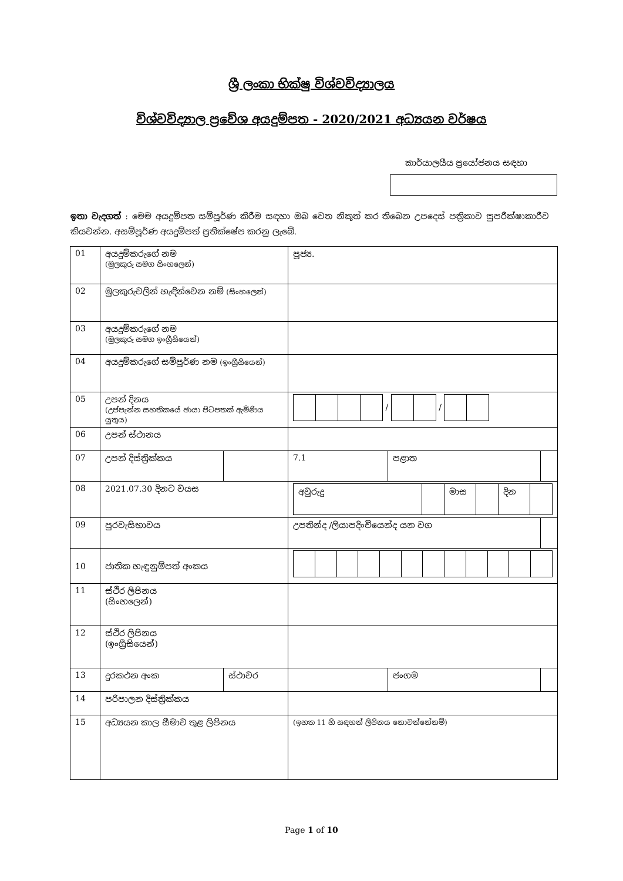ශ්‍රී ලංකා භික්ෂු විශ්වවිද්‍යාලය
විශ්වවිද්‍යාල ප්‍රවේශ අයදුම්පත - 2020/2021 අධ්‍යයන වර්ෂය
කාර්යාලයීය ප්‍රයෝජනය සඳහා
ඉතා වැදගත් : මෙම අයදුම්පත සම්පූර්ණ කිරීම සඳහා ඔබ වෙත නිකුත් කර තිබෙන උපදෙස් පත්‍රිකාව සුපරීක්ෂාකාරීව කියවන්න. අසම්පූර්ණ අයදුම්පත් ප්‍රතික්ෂේප කරනු ලැබේ.
| 01 | අයදුම්කරුගේ නම (මුලකුරු සමග සිංහලෙන්) | | පූජ්‍ය. | | | |
| 02 | මුලකුරුවලින් හැඳින්වෙන නම් (සිංහලෙන්) | | | | | |
| 03 | අයදුම්කරුගේ නම (මුලකුරු සමග ඉංග්‍රීසියෙන්) | | | | | |
| 04 | අයදුම්කරුගේ සම්පූර්ණ නම (ඉංග්‍රීසියෙන්) | | | | | |
| 05 | උපන් දිනය (උප්පැන්න සහතිකයේ ඡායා පිටපතක් ඇමිණිය යුතුය) | | / / | | | |
| 06 | උපන් ස්ථානය | | | | | |
| 07 | උපන් දිස්ත්‍රික්කය | | | 7.1 | පළාත | |
| 08 | 2021.07.30 දිනට වයස | | / අවුරුදු / / මාස / / දින / / | | | |
| 09 | පුරවැසිභාවය | | උපතින්ද /ලියාපදිංචියෙන්ද යන වග | | | |
| 10 | ජාතික හැඳුනුම්පත් අංකය | | | | | |
| 11 | ස්ථිර ලිපිනය (සිංහලෙන්) | | | | | |
| 12 | ස්ථිර ලිපිනය (ඉංග්‍රීසියෙන්) | | | | | |
| 13 | දුරකථන අංක | ස්ථාවර | | | ජංගම | |
| 14 | පරිපාලන දිස්ත්‍රික්කය | | | | | |
| 15 | අධ්‍යයන කාල සීමාව තුළ ලිපිනය | | (ඉහත 11 හි සඳහන් ලිපිනය නොවන්නේනම්) | | | |
Page 1 of 10